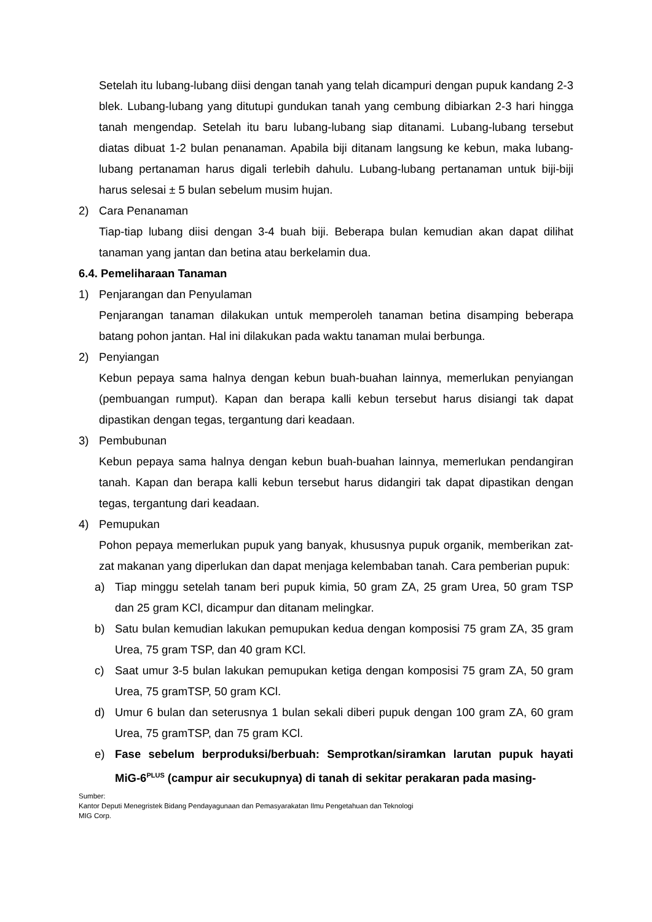Setelah itu lubang-lubang diisi dengan tanah yang telah dicampuri dengan pupuk kandang 2-3 blek. Lubang-lubang yang ditutupi gundukan tanah yang cembung dibiarkan 2-3 hari hingga tanah mengendap. Setelah itu baru lubang-lubang siap ditanami. Lubang-lubang tersebut diatas dibuat 1-2 bulan penanaman. Apabila biji ditanam langsung ke kebun, maka lubang-lubang pertanaman harus digali terlebih dahulu. Lubang-lubang pertanaman untuk biji-biji harus selesai ± 5 bulan sebelum musim hujan.
2) Cara Penanaman
Tiap-tiap lubang diisi dengan 3-4 buah biji. Beberapa bulan kemudian akan dapat dilihat tanaman yang jantan dan betina atau berkelamin dua.
6.4. Pemeliharaan Tanaman
1) Penjarangan dan Penyulaman
Penjarangan tanaman dilakukan untuk memperoleh tanaman betina disamping beberapa batang pohon jantan. Hal ini dilakukan pada waktu tanaman mulai berbunga.
2) Penyiangan
Kebun pepaya sama halnya dengan kebun buah-buahan lainnya, memerlukan penyiangan (pembuangan rumput). Kapan dan berapa kalli kebun tersebut harus disiangi tak dapat dipastikan dengan tegas, tergantung dari keadaan.
3) Pembubunan
Kebun pepaya sama halnya dengan kebun buah-buahan lainnya, memerlukan pendangiran tanah. Kapan dan berapa kalli kebun tersebut harus didangiri tak dapat dipastikan dengan tegas, tergantung dari keadaan.
4) Pemupukan
Pohon pepaya memerlukan pupuk yang banyak, khususnya pupuk organik, memberikan zat-zat makanan yang diperlukan dan dapat menjaga kelembaban tanah. Cara pemberian pupuk:
a) Tiap minggu setelah tanam beri pupuk kimia, 50 gram ZA, 25 gram Urea, 50 gram TSP dan 25 gram KCl, dicampur dan ditanam melingkar.
b) Satu bulan kemudian lakukan pemupukan kedua dengan komposisi 75 gram ZA, 35 gram Urea, 75 gram TSP, dan 40 gram KCl.
c) Saat umur 3-5 bulan lakukan pemupukan ketiga dengan komposisi 75 gram ZA, 50 gram Urea, 75 gramTSP, 50 gram KCl.
d) Umur 6 bulan dan seterusnya 1 bulan sekali diberi pupuk dengan 100 gram ZA, 60 gram Urea, 75 gramTSP, dan 75 gram KCl.
e) Fase sebelum berproduksi/berbuah: Semprotkan/siramkan larutan pupuk hayati MiG-6<sup>PLUS</sup> (campur air secukupnya) di tanah di sekitar perakaran pada masing-
Sumber:
Kantor Deputi Menegristek Bidang Pendayagunaan dan Pemasyarakatan Ilmu Pengetahuan dan Teknologi
MIG Corp.